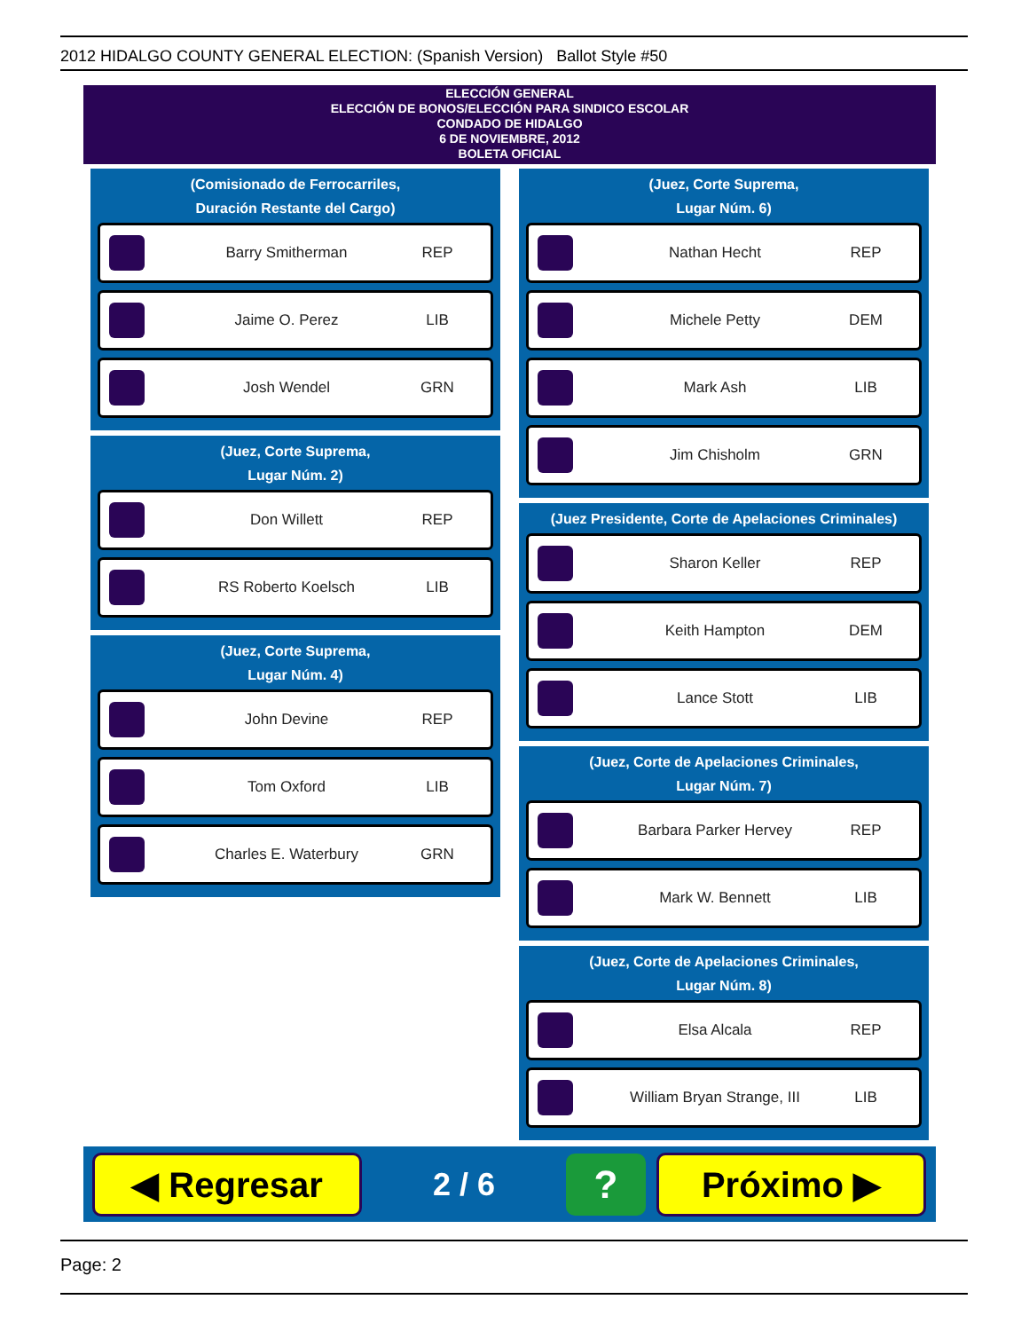2012 HIDALGO COUNTY GENERAL ELECTION: (Spanish Version) Ballot Style #50
ELECCIÓN GENERAL
ELECCIÓN DE BONOS/ELECCIÓN PARA SINDICO ESCOLAR
CONDADO DE HIDALGO
6 DE NOVIEMBRE, 2012
BOLETA OFICIAL
(Comisionado de Ferrocarriles,
Duración Restante del Cargo)
Barry Smitherman REP
Jaime O. Perez LIB
Josh Wendel GRN
(Juez, Corte Suprema,
Lugar Núm. 2)
Don Willett REP
RS Roberto Koelsch LIB
(Juez, Corte Suprema,
Lugar Núm. 4)
John Devine REP
Tom Oxford LIB
Charles E. Waterbury GRN
(Juez, Corte Suprema,
Lugar Núm. 6)
Nathan Hecht REP
Michele Petty DEM
Mark Ash LIB
Jim Chisholm GRN
(Juez Presidente, Corte de Apelaciones Criminales)
Sharon Keller REP
Keith Hampton DEM
Lance Stott LIB
(Juez, Corte de Apelaciones Criminales,
Lugar Núm. 7)
Barbara Parker Hervey REP
Mark W. Bennett LIB
(Juez, Corte de Apelaciones Criminales,
Lugar Núm. 8)
Elsa Alcala REP
William Bryan Strange, III LIB
◀ Regresar
2 / 6
?
Próximo ▶
Page: 2